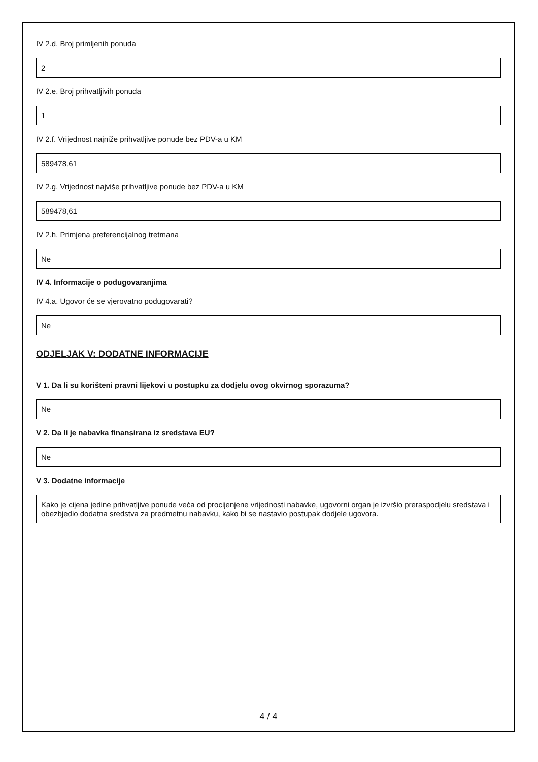IV 2.d. Broj primljenih ponuda
2
IV 2.e. Broj prihvatljivih ponuda
1
IV 2.f. Vrijednost najniže prihvatljive ponude bez PDV-a u KM
589478,61
IV 2.g. Vrijednost najviše prihvatljive ponude bez PDV-a u KM
589478,61
IV 2.h. Primjena preferencijalnog tretmana
Ne
IV 4. Informacije o podugovaranjima
IV 4.a. Ugovor će se vjerovatno podugovarati?
Ne
ODJELJAK V: DODATNE INFORMACIJE
V 1. Da li su korišteni pravni lijekovi u postupku za dodjelu ovog okvirnog sporazuma?
Ne
V 2. Da li je nabavka finansirana iz sredstava EU?
Ne
V 3. Dodatne informacije
Kako je cijena jedine prihvatljive ponude veća od procijenjene vrijednosti nabavke, ugovorni organ je izvršio preraspodjelu sredstava i obezbjedio dodatna sredstva za predmetnu nabavku, kako bi se nastavio postupak dodjele ugovora.
4 / 4